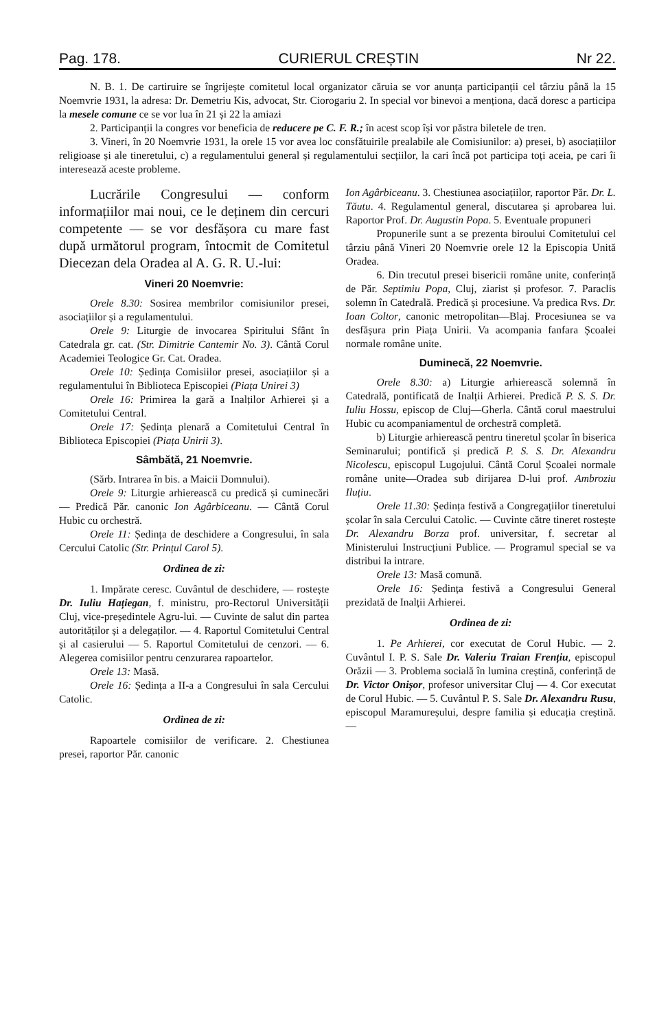Pag. 178. CURIERUL CREȘTIN Nr 22.
N. B. 1. De cartiruire se îngrijește comitetul local organizator căruia se vor anunța participanții cel târziu până la 15 Noemvrie 1931, la adresa: Dr. Demetriu Kis, advocat, Str. Ciorogariu 2. In special vor binevoi a menționa, dacă doresc a participa la mesele comune ce se vor lua în 21 și 22 la amiazi
2. Participanții la congres vor beneficia de reducere pe C. F. R.; în acest scop își vor păstra biletele de tren.
3. Vineri, în 20 Noemvrie 1931, la orele 15 vor avea loc consfătuirile prealabile ale Comisiunilor: a) presei, b) asociațiilor religioase și ale tineretului, c) a regulamentului general și regulamentului secțiilor, la cari încă pot participa toți aceia, pe cari îi interesează aceste probleme.
Lucrările Congresului — conform informațiilor mai noui, ce le deținem din cercuri competente — se vor desfășora cu mare fast după următorul program, întocmit de Comitetul Diecezan dela Oradea al A. G. R. U.-lui:
Vineri 20 Noemvrie:
Orele 8.30: Sosirea membrilor comisiunilor presei, asociațiilor și a regulamentului.
Orele 9: Liturgie de invocarea Spiritului Sfânt în Catedrala gr. cat. (Str. Dimitrie Cantemir No. 3). Cântă Corul Academiei Teologice Gr. Cat. Oradea.
Orele 10: Ședința Comisiilor presei, asociațiilor și a regulamentului în Biblioteca Episcopiei (Piața Unirei 3)
Orele 16: Primirea la gară a Inalților Arhierei și a Comitetului Central.
Orele 17: Ședința plenară a Comitetului Central în Biblioteca Episcopiei (Piața Unirii 3).
Sâmbătă, 21 Noemvrie.
(Sărb. Intrarea în bis. a Maicii Domnului).
Orele 9: Liturgie arhierească cu predică și cuminecări — Predică Păr. canonic Ion Agârbiceanu. — Cântă Corul Hubic cu orchestră.
Orele 11: Ședința de deschidere a Congresului, în sala Cercului Catolic (Str. Prințul Carol 5).
Ordinea de zi:
1. Impărate ceresc. Cuvântul de deschidere, — rostește Dr. Iuliu Hațiegan, f. ministru, pro-Rectorul Universității Cluj, vice-președintele Agru-lui. — Cuvinte de salut din partea autorităților și a delegaților. — 4. Raportul Comitetului Central și al casierului — 5. Raportul Comitetului de cenzori. — 6. Alegerea comisiilor pentru cenzurarea rapoartelor.
Orele 13: Masă.
Orele 16: Ședința a II-a a Congresului în sala Cercului Catolic.
Ordinea de zi:
Rapoartele comisiilor de verificare. 2. Chestiunea presei, raportor Păr. canonic
Ion Agârbiceanu. 3. Chestiunea asociațiilor, raportor Păr. Dr. L. Tăutu. 4. Regulamentul general, discutarea și aprobarea lui. Raportor Prof. Dr. Augustin Popa. 5. Eventuale propuneri
Propunerile sunt a se prezenta biroului Comitetului cel târziu până Vineri 20 Noemvrie orele 12 la Episcopia Unită Oradea.
6. Din trecutul presei bisericii române unite, conferință de Păr. Septimiu Popa, Cluj, ziarist și profesor. 7. Paraclis solemn în Catedrală. Predică și procesiune. Va predica Rvs. Dr. Ioan Coltor, canonic metropolitan—Blaj. Procesiunea se va desfășura prin Piața Unirii. Va acompania fanfara Școalei normale române unite.
Duminecă, 22 Noemvrie.
Orele 8.30: a) Liturgie arhierească solemnă în Catedrală, pontificată de Inalții Arhierei. Predică P. S. S. Dr. Iuliu Hossu, episcop de Cluj—Gherla. Cântă corul maestrului Hubic cu acompaniamentul de orchestră completă.
b) Liturgie arhierească pentru tineretul școlar în biserica Seminarului; pontifică și predică P. S. S. Dr. Alexandru Nicolescu, episcopul Lugojului. Cântă Corul Școalei normale române unite—Oradea sub dirijarea D-lui prof. Ambroziu Iluțiu.
Orele 11.30: Ședința festivă a Congregațiilor tineretului școlar în sala Cercului Catolic. — Cuvinte către tineret rostește Dr. Alexandru Borza prof. universitar, f. secretar al Ministerului Instrucțiuni Publice. — Programul special se va distribui la intrare.
Orele 13: Masă comună.
Orele 16: Ședința festivă a Congresului General prezidată de Inalții Arhierei.
Ordinea de zi:
1. Pe Arhierei, cor executat de Corul Hubic. — 2. Cuvântul I. P. S. Sale Dr. Valeriu Traian Frențiu, episcopul Orăzii — 3. Problema socială în lumina creștină, conferință de Dr. Victor Onișor, profesor universitar Cluj — 4. Cor executat de Corul Hubic. — 5. Cuvântul P. S. Sale Dr. Alexandru Rusu, episcopul Maramureșului, despre familia și educația creștină. —